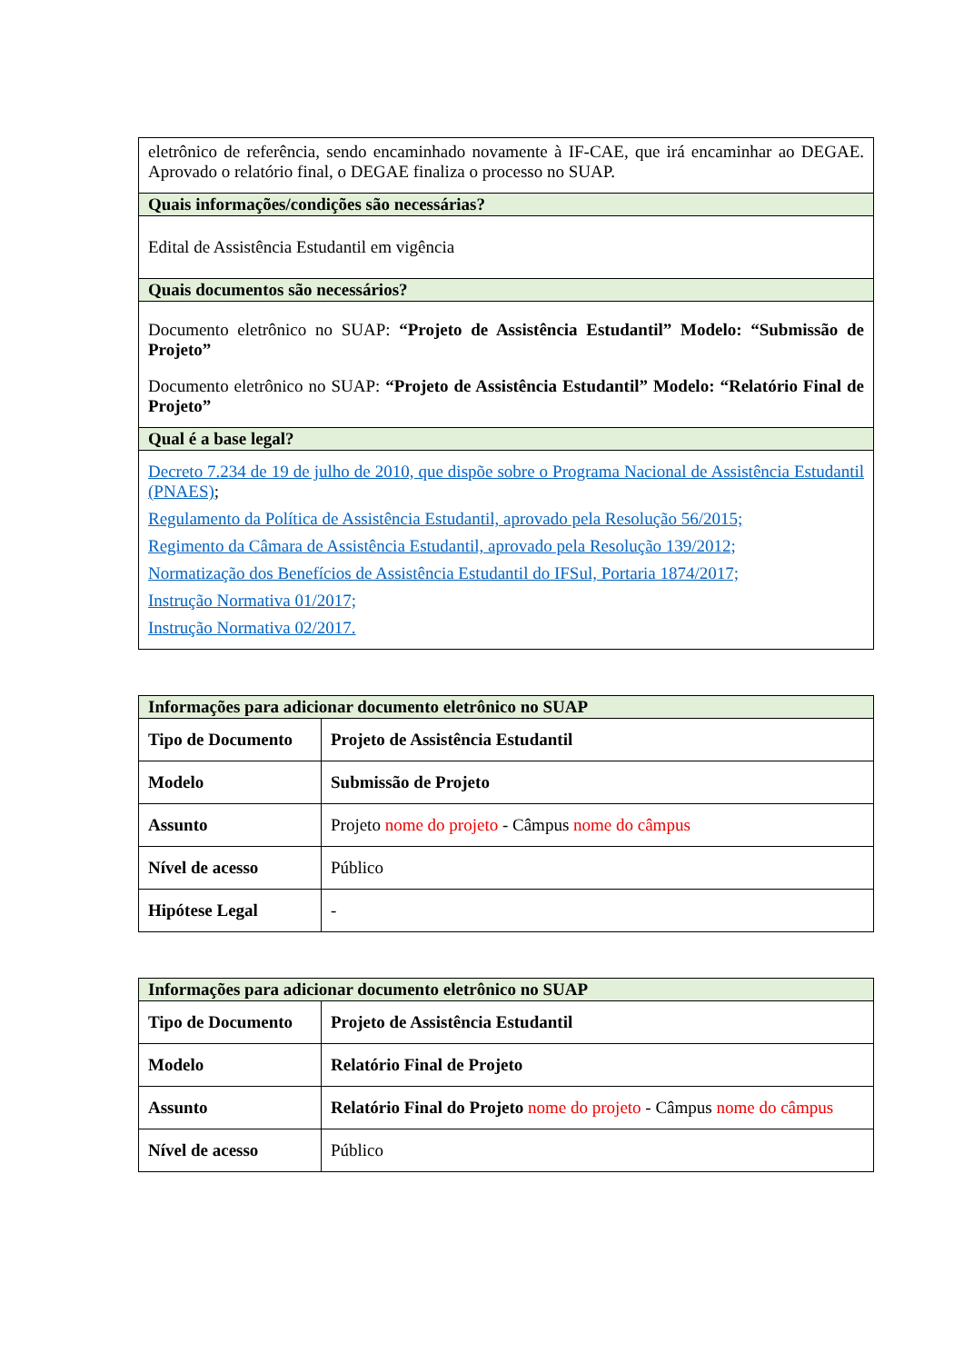| eletrônico de referência, sendo encaminhado novamente à IF-CAE, que irá encaminhar ao DEGAE. Aprovado o relatório final, o DEGAE finaliza o processo no SUAP. |
| Quais informações/condições são necessárias? |
| Edital de Assistência Estudantil em vigência |
| Quais documentos são necessários? |
| Documento eletrônico no SUAP: “Projeto de Assistência Estudantil” Modelo: “Submissão de Projeto” Documento eletrônico no SUAP: “Projeto de Assistência Estudantil” Modelo: “Relatório Final de Projeto” |
| Qual é a base legal? |
| Decreto 7.234 de 19 de julho de 2010, que dispõe sobre o Programa Nacional de Assistência Estudantil (PNAES) ; Regulamento da Política de Assistência Estudantil, aprovado pela Resolução 56/2015; Regimento da Câmara de Assistência Estudantil, aprovado pela Resolução 139/2012; Normatização dos Benefícios de Assistência Estudantil do IFSul, Portaria 1874/2017; Instrução Normativa 01/2017; Instrução Normativa 02/2017. |
| Informações para adicionar documento eletrônico no SUAP | |
| Tipo de Documento | Projeto de Assistência Estudantil |
| Modelo | Submissão de Projeto |
| Assunto | Projeto nome do projeto - Câmpus nome do câmpus |
| Nível de acesso | Público |
| Hipótese Legal | - |
| Informações para adicionar documento eletrônico no SUAP | |
| Tipo de Documento | Projeto de Assistência Estudantil |
| Modelo | Relatório Final de Projeto |
| Assunto | Relatório Final do Projeto nome do projeto - Câmpus nome do câmpus |
| Nível de acesso | Público |